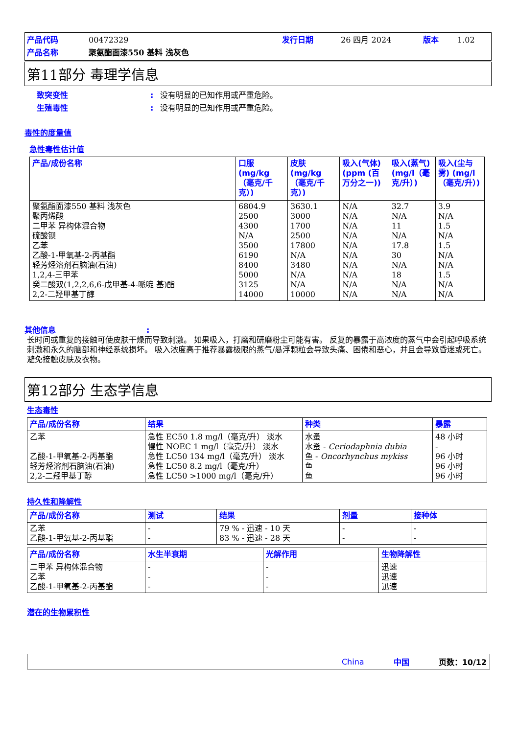产品代码 00472329 发行日期 26 四月 2024 版本 1.02 产品名称 聚氨酯面漆550 基料 浅灰色
第11部分 毒理学信息
致突变性: 没有明显的已知作用或严重危险。 生殖毒性: 没有明显的已知作用或严重危险。
毒性的度量值
急性毒性估计值
| 产品/成份名称 | 口服 (mg/kg（毫克/千克）) | 皮肤 (mg/kg（毫克/千克）) | 吸入(气体)(ppm (百万分之一)) | 吸入(蒸气)(mg/l（毫克/升）) | 吸入(尘与雾) (mg/l（毫克/升）) |
| --- | --- | --- | --- | --- | --- |
| 聚氨酯面漆550 基料 浅灰色 聚丙烯酸 二甲苯 异构体混合物 硫酸钡 乙苯 乙酸-1-甲氧基-2-丙基酯 轻芳烃溶剂石脑油(石油) 1,2,4-三甲苯 癸二酸双(1,2,2,6,6-戊甲基-4-哌啶 基)酯 2,2-二羟甲基丁醇 | 6804.9 2500 4300 N/A 3500 6190 8400 5000 3125 14000 | 3630.1 3000 1700 2500 17800 N/A 3480 N/A N/A 10000 | N/A N/A N/A N/A N/A N/A N/A N/A N/A N/A | 32.7 N/A 11 N/A 17.8 30 N/A 18 N/A N/A | 3.9 N/A 1.5 N/A 1.5 N/A N/A 1.5 N/A N/A |
其他信息:
长时间或重复的接触可使皮肤干燥而导致刺激。 如果吸入，打磨和研磨粉尘可能有害。 反复的暴露于高浓度的蒸气中会引起呼吸系统刺激和永久的脑部和神经系统损坏。 吸入浓度高于推荐暴露极限的蒸气/悬浮颗粒会导致头痛、困倦和恶心，并且会导致昏迷或死亡。 避免接触皮肤及衣物。
第12部分 生态学信息
生态毒性
| 产品/成份名称 | 结果 | 种类 | 暴露 |
| --- | --- | --- | --- |
| 乙苯 乙酸-1-甲氧基-2-丙基酯 轻芳烃溶剂石脑油(石油) 2,2-二羟甲基丁醇 | 急性 EC50 1.8 mg/l（毫克/升） 淡水 慢性 NOEC 1 mg/l（毫克/升） 淡水 急性 LC50 134 mg/l（毫克/升） 淡水 急性 LC50 8.2 mg/l（毫克/升） 急性 LC50 >1000 mg/l（毫克/升） | 水蚤 水蚤 - Ceriodaphnia dubia 鱼 - Oncorhynchus mykiss 鱼 鱼 | 48 小时 - 96 小时 96 小时 96 小时 |
持久性和降解性
| 产品/成份名称 | 测试 | 结果 | 剂量 | 接种体 |
| --- | --- | --- | --- | --- |
| 乙苯 乙酸-1-甲氧基-2-丙基酯 | - - | 79 % - 迅速 - 10 天 83 % - 迅速 - 28 天 | - - | - - |
| 产品/成份名称 | 水生半衰期 | 光解作用 | 生物降解性 |
| --- | --- | --- | --- |
| 二甲苯 异构体混合物 乙苯 乙酸-1-甲氧基-2-丙基酯 | - - - | - - - | 迅速 迅速 迅速 |
潜在的生物累积性
China 中国 页数：10/12